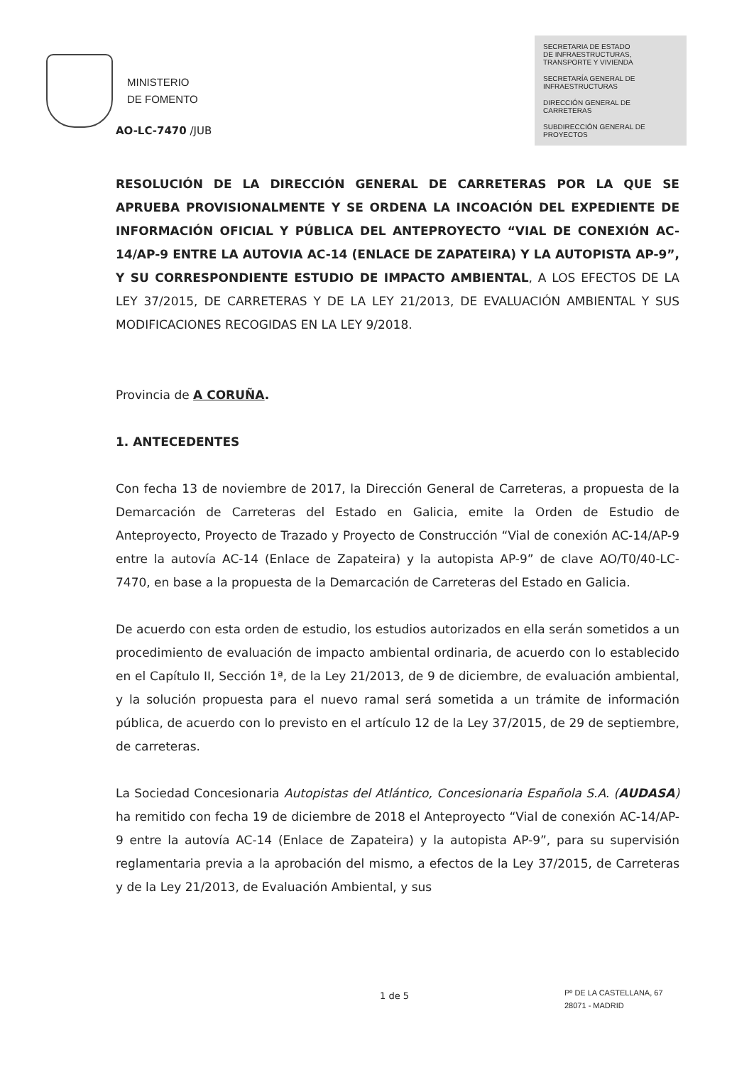MINISTERIO
DE FOMENTO
SECRETARIA DE ESTADO
DE INFRAESTRUCTURAS,
TRANSPORTE Y VIVIENDA
SECRETARÍA GENERAL DE
INFRAESTRUCTURAS
DIRECCIÓN GENERAL DE
CARRETERAS
SUBDIRECCIÓN GENERAL DE
PROYECTOS
AO-LC-7470 /JUB
RESOLUCIÓN DE LA DIRECCIÓN GENERAL DE CARRETERAS POR LA QUE SE APRUEBA PROVISIONALMENTE Y SE ORDENA LA INCOACIÓN DEL EXPEDIENTE DE INFORMACIÓN OFICIAL Y PÚBLICA DEL ANTEPROYECTO “VIAL DE CONEXIÓN AC-14/AP-9 ENTRE LA AUTOVIA AC-14 (ENLACE DE ZAPATEIRA) Y LA AUTOPISTA AP-9”, Y SU CORRESPONDIENTE ESTUDIO DE IMPACTO AMBIENTAL, A LOS EFECTOS DE LA LEY 37/2015, DE CARRETERAS Y DE LA LEY 21/2013, DE EVALUACIÓN AMBIENTAL Y SUS MODIFICACIONES RECOGIDAS EN LA LEY 9/2018.
Provincia de A CORUÑA.
1. ANTECEDENTES
Con fecha 13 de noviembre de 2017, la Dirección General de Carreteras, a propuesta de la Demarcación de Carreteras del Estado en Galicia, emite la Orden de Estudio de Anteproyecto, Proyecto de Trazado y Proyecto de Construcción “Vial de conexión AC-14/AP-9 entre la autovía AC-14 (Enlace de Zapateira) y la autopista AP-9” de clave AO/T0/40-LC-7470, en base a la propuesta de la Demarcación de Carreteras del Estado en Galicia.
De acuerdo con esta orden de estudio, los estudios autorizados en ella serán sometidos a un procedimiento de evaluación de impacto ambiental ordinaria, de acuerdo con lo establecido en el Capítulo II, Sección 1ª, de la Ley 21/2013, de 9 de diciembre, de evaluación ambiental, y la solución propuesta para el nuevo ramal será sometida a un trámite de información pública, de acuerdo con lo previsto en el artículo 12 de la Ley 37/2015, de 29 de septiembre, de carreteras.
La Sociedad Concesionaria Autopistas del Atlántico, Concesionaria Española S.A. (AUDASA) ha remitido con fecha 19 de diciembre de 2018 el Anteproyecto “Vial de conexión AC-14/AP-9 entre la autovía AC-14 (Enlace de Zapateira) y la autopista AP-9”, para su supervisión reglamentaria previa a la aprobación del mismo, a efectos de la Ley 37/2015, de Carreteras y de la Ley 21/2013, de Evaluación Ambiental, y sus
1 de 5
Pº DE LA CASTELLANA, 67
28071 - MADRID